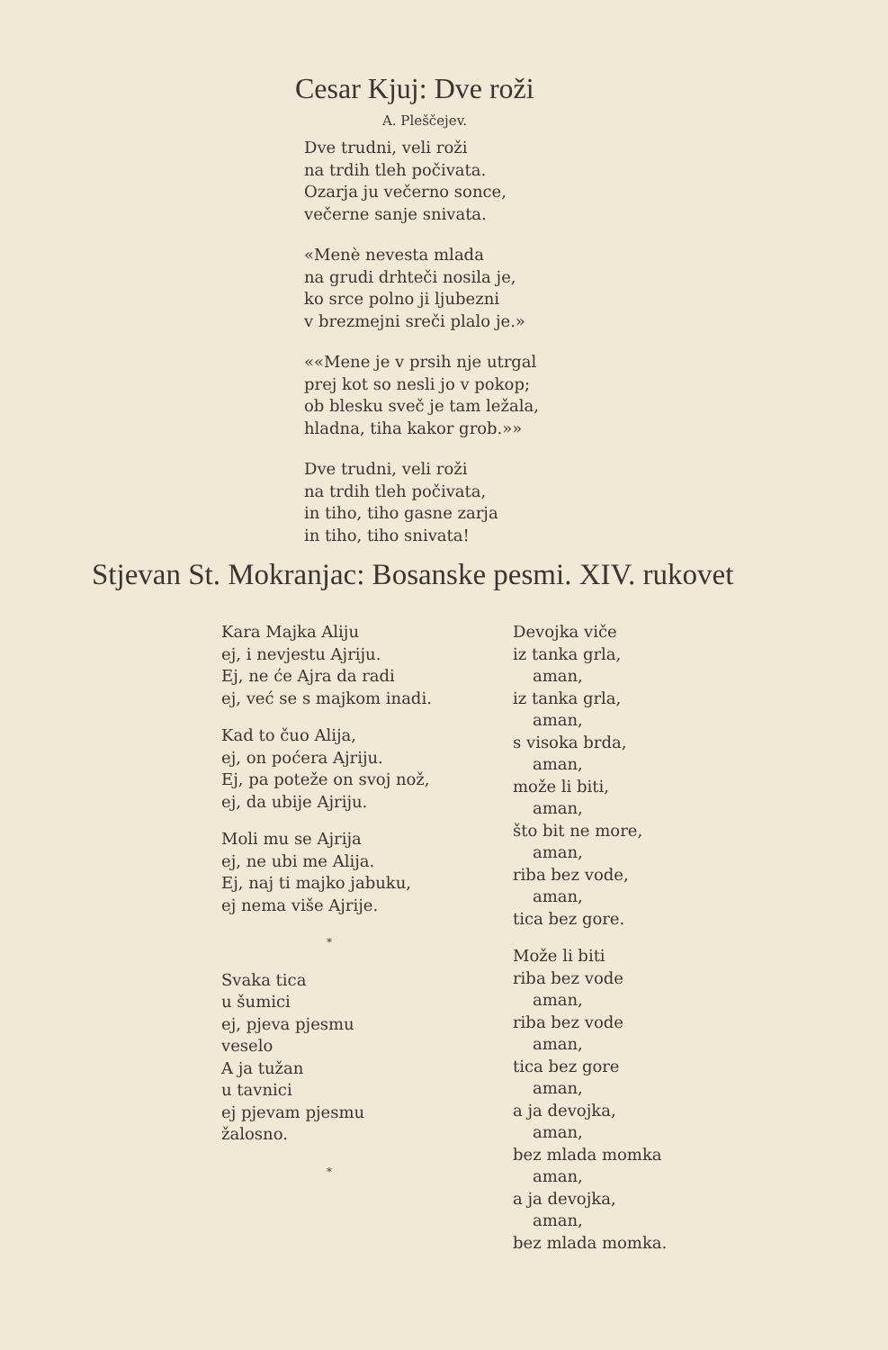Cesar Kjuj: Dve roži
A. Pleščejev.
Dve trudni, veli roži
na trdih tleh počivata.
Ozarja ju večerno sonce,
večerne sanje snivata.
«Menè nevesta mlada
na grudi drhteči nosila je,
ko srce polno ji ljubezni
v brezmejni sreči plalo je.»
««Mene je v prsih nje utrgal
prej kot so nesli jo v pokop;
ob blesku sveč je tam ležala,
hladna, tiha kakor grob.»»
Dve trudni, veli roži
na trdih tleh počivata,
in tiho, tiho gasne zarja
in tiho, tiho snivata!
Stjevan St. Mokranjac: Bosanske pesmi. XIV. rukovet
Kara Majka Aliju
ej, i nevjestu Ajriju.
Ej, ne će Ajra da radi
ej, već se s majkom inadi.
Kad to čuo Alija,
ej, on poćera Ajriju.
Ej, pa poteže on svoj nož,
ej, da ubije Ajriju.
Moli mu se Ajrija
ej, ne ubi me Alija.
Ej, naj ti majko jabuku,
ej nema više Ajrije.
*
Svaka tica
u šumici
ej, pjeva pjesmu
veselo
A ja tužan
u tavnici
ej pjevam pjesmu
žalosno.
*
Devojka viče
iz tanka grla,
aman,
iz tanka grla,
aman,
s visoka brda,
aman,
može li biti,
aman,
što bit ne more,
aman,
riba bez vode,
aman,
tica bez gore.
Može li biti
riba bez vode
aman,
riba bez vode
aman,
tica bez gore
aman,
a ja devojka,
aman,
bez mlada momka
aman,
a ja devojka,
aman,
bez mlada momka.